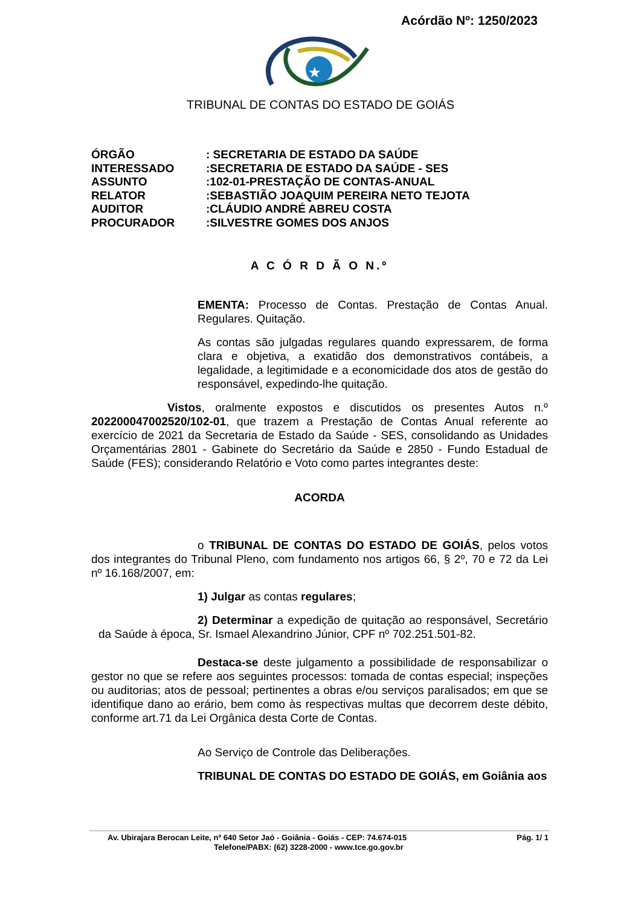Acórdão Nº: 1250/2023
★
TRIBUNAL DE CONTAS DO ESTADO DE GOIÁS
| ÓRGÃO | : SECRETARIA DE ESTADO DA SAÚDE |
| INTERESSADO | :SECRETARIA DE ESTADO DA SAÚDE - SES |
| ASSUNTO | :102-01-PRESTAÇÃO DE CONTAS-ANUAL |
| RELATOR | :SEBASTIÃO JOAQUIM PEREIRA NETO TEJOTA |
| AUDITOR | :CLÁUDIO ANDRÉ ABREU COSTA |
| PROCURADOR | :SILVESTRE GOMES DOS ANJOS |
A C Ó R D Ã O N.º
EMENTA: Processo de Contas. Prestação de Contas Anual. Regulares. Quitação.
As contas são julgadas regulares quando expressarem, de forma clara e objetiva, a exatidão dos demonstrativos contábeis, a legalidade, a legitimidade e a economicidade dos atos de gestão do responsável, expedindo-lhe quitação.
Vistos, oralmente expostos e discutidos os presentes Autos n.º 202200047002520/102-01, que trazem a Prestação de Contas Anual referente ao exercício de 2021 da Secretaria de Estado da Saúde - SES, consolidando as Unidades Orçamentárias 2801 - Gabinete do Secretário da Saúde e 2850 - Fundo Estadual de Saúde (FES); considerando Relatório e Voto como partes integrantes deste:
ACORDA
o TRIBUNAL DE CONTAS DO ESTADO DE GOIÁS, pelos votos dos integrantes do Tribunal Pleno, com fundamento nos artigos 66, § 2º, 70 e 72 da Lei nº 16.168/2007, em:
1) Julgar as contas regulares;
2) Determinar a expedição de quitação ao responsável, Secretário da Saúde à época, Sr. Ismael Alexandrino Júnior, CPF nº 702.251.501-82.
Destaca-se deste julgamento a possibilidade de responsabilizar o gestor no que se refere aos seguintes processos: tomada de contas especial; inspeções ou auditorias; atos de pessoal; pertinentes a obras e/ou serviços paralisados; em que se identifique dano ao erário, bem como às respectivas multas que decorrem deste débito, conforme art.71 da Lei Orgânica desta Corte de Contas.
Ao Serviço de Controle das Deliberações.
TRIBUNAL DE CONTAS DO ESTADO DE GOIÁS, em Goiânia aos
Av. Ubirajara Berocan Leite, nº 640 Setor Jaó - Goiânia - Goiás - CEP: 74.674-015 Pág. 1/ 1
Telefone/PABX: (62) 3228-2000 - www.tce.go.gov.br